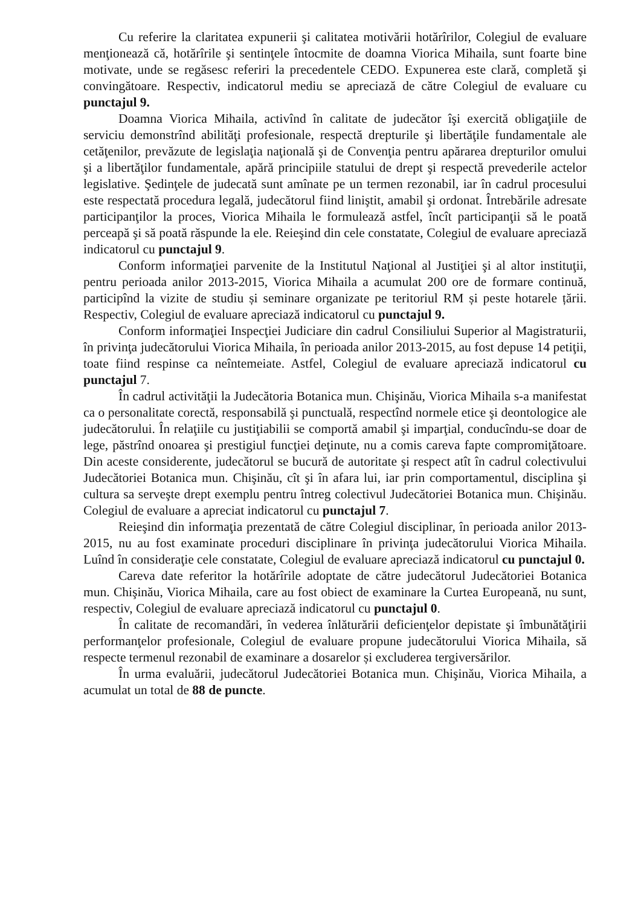Cu referire la claritatea expunerii şi calitatea motivării hotărîrilor, Colegiul de evaluare menţionează că, hotărîrile şi sentinţele întocmite de doamna Viorica Mihaila, sunt foarte bine motivate, unde se regăsesc referiri la precedentele CEDO. Expunerea este clară, completă şi convingătoare. Respectiv, indicatorul mediu se apreciază de către Colegiul de evaluare cu punctajul 9.
Doamna Viorica Mihaila, activînd în calitate de judecător îşi exercită obligaţiile de serviciu demonstrînd abilităţi profesionale, respectă drepturile şi libertăţile fundamentale ale cetăţenilor, prevăzute de legislaţia naţională şi de Convenţia pentru apărarea drepturilor omului şi a libertăţilor fundamentale, apără principiile statului de drept şi respectă prevederile actelor legislative. Şedinţele de judecată sunt amînate pe un termen rezonabil, iar în cadrul procesului este respectată procedura legală, judecătorul fiind liniştit, amabil şi ordonat. Întrebările adresate participanţilor la proces, Viorica Mihaila le formulează astfel, încît participanţii să le poată perceapă şi să poată răspunde la ele. Reieşind din cele constatate, Colegiul de evaluare apreciază indicatorul cu punctajul 9.
Conform informaţiei parvenite de la Institutul Naţional al Justiţiei şi al altor instituţii, pentru perioada anilor 2013-2015, Viorica Mihaila a acumulat 200 ore de formare continuă, participînd la vizite de studiu și seminare organizate pe teritoriul RM și peste hotarele țării. Respectiv, Colegiul de evaluare apreciază indicatorul cu punctajul 9.
Conform informaţiei Inspecţiei Judiciare din cadrul Consiliului Superior al Magistraturii, în privinţa judecătorului Viorica Mihaila, în perioada anilor 2013-2015, au fost depuse 14 petiţii, toate fiind respinse ca neîntemeiate. Astfel, Colegiul de evaluare apreciază indicatorul cu punctajul 7.
În cadrul activităţii la Judecătoria Botanica mun. Chişinău, Viorica Mihaila s-a manifestat ca o personalitate corectă, responsabilă şi punctuală, respectînd normele etice şi deontologice ale judecătorului. În relaţiile cu justiţiabilii se comportă amabil şi imparţial, conducîndu-se doar de lege, păstrînd onoarea şi prestigiul funcţiei deţinute, nu a comis careva fapte compromiţătoare. Din aceste considerente, judecătorul se bucură de autoritate şi respect atît în cadrul colectivului Judecătoriei Botanica mun. Chişinău, cît şi în afara lui, iar prin comportamentul, disciplina şi cultura sa serveşte drept exemplu pentru întreg colectivul Judecătoriei Botanica mun. Chişinău. Colegiul de evaluare a apreciat indicatorul cu punctajul 7.
Reieşind din informaţia prezentată de către Colegiul disciplinar, în perioada anilor 2013-2015, nu au fost examinate proceduri disciplinare în privinţa judecătorului Viorica Mihaila. Luînd în consideraţie cele constatate, Colegiul de evaluare apreciază indicatorul cu punctajul 0.
Careva date referitor la hotărîrile adoptate de către judecătorul Judecătoriei Botanica mun. Chişinău, Viorica Mihaila, care au fost obiect de examinare la Curtea Europeană, nu sunt, respectiv, Colegiul de evaluare apreciază indicatorul cu punctajul 0.
În calitate de recomandări, în vederea înlăturării deficienţelor depistate şi îmbunătăţirii performanţelor profesionale, Colegiul de evaluare propune judecătorului Viorica Mihaila, să respecte termenul rezonabil de examinare a dosarelor și excluderea tergiversărilor.
În urma evaluării, judecătorul Judecătoriei Botanica mun. Chişinău, Viorica Mihaila, a acumulat un total de 88 de puncte.